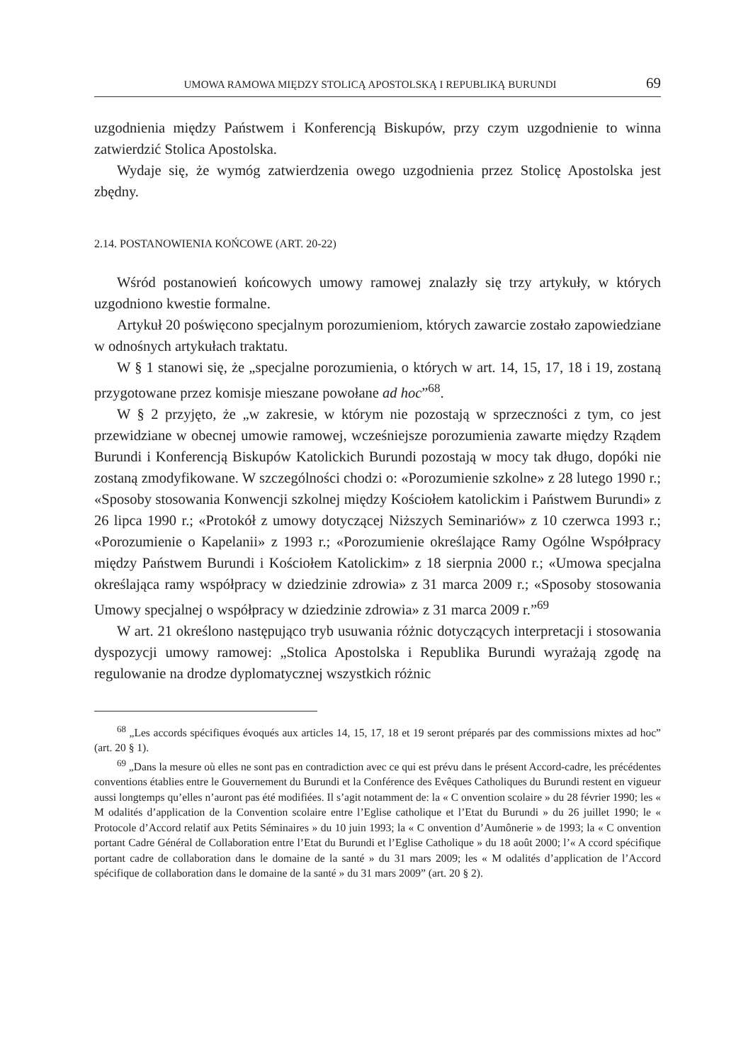UMOWA RAMOWA MIĘDZY STOLICĄ APOSTOLSKĄ I REPUBLIKĄ BURUNDI 69
uzgodnienia między Państwem i Konferencją Biskupów, przy czym uzgodnienie to winna zatwierdzić Stolica Apostolska.
Wydaje się, że wymóg zatwierdzenia owego uzgodnienia przez Stolicę Apostolska jest zbędny.
2.14. POSTANOWIENIA KOŃCOWE (ART. 20-22)
Wśród postanowień końcowych umowy ramowej znalazły się trzy artykuły, w których uzgodniono kwestie formalne.
Artykuł 20 poświęcono specjalnym porozumieniom, których zawarcie zostało zapowiedziane w odnośnych artykułach traktatu.
W § 1 stanowi się, że „specjalne porozumienia, o których w art. 14, 15, 17, 18 i 19, zostaną przygotowane przez komisje mieszane powołane ad hoc”<sup>68</sup>.
W § 2 przyjęto, że „w zakresie, w którym nie pozostają w sprzeczności z tym, co jest przewidziane w obecnej umowie ramowej, wcześniejsze porozumienia zawarte między Rządem Burundi i Konferencją Biskupów Katolickich Burundi pozostają w mocy tak długo, dopóki nie zostaną zmodyfikowane. W szczególności chodzi o: «Porozumienie szkolne» z 28 lutego 1990 r.; «Sposoby stosowania Konwencji szkolnej między Kościołem katolickim i Państwem Burundi» z 26 lipca 1990 r.; «Protokół z umowy dotyczącej Niższych Seminariów» z 10 czerwca 1993 r.; «Porozumienie o Kapelanii» z 1993 r.; «Porozumienie określające Ramy Ogólne Współpracy między Państwem Burundi i Kościołem Katolickim» z 18 sierpnia 2000 r.; «Umowa specjalna określająca ramy współpracy w dziedzinie zdrowia» z 31 marca 2009 r.; «Sposoby stosowania Umowy specjalnej o współpracy w dziedzinie zdrowia» z 31 marca 2009 r.”<sup>69</sup>
W art. 21 określono następująco tryb usuwania różnic dotyczących interpretacji i stosowania dyspozycji umowy ramowej: „Stolica Apostolska i Republika Burundi wyrażają zgodę na regulowanie na drodze dyplomatycznej wszystkich różnic
<sup>68</sup> „Les accords spécifiques évoqués aux articles 14, 15, 17, 18 et 19 seront préparés par des commissions mixtes ad hoc” (art. 20 § 1).
<sup>69</sup> „Dans la mesure où elles ne sont pas en contradiction avec ce qui est prévu dans le présent Accord-cadre, les précédentes conventions établies entre le Gouvernement du Burundi et la Conférence des Evêques Catholiques du Burundi restent en vigueur aussi longtemps qu’elles n’auront pas été modifiées. Il s’agit notamment de: la « C onvention scolaire » du 28 février 1990; les « M odalités d’application de la Convention scolaire entre l’Eglise catholique et l’Etat du Burundi » du 26 juillet 1990; le « Protocole d’Accord relatif aux Petits Séminaires » du 10 juin 1993; la « C onvention d’Aumônerie » de 1993; la « C onvention portant Cadre Général de Collaboration entre l’Etat du Burundi et l’Eglise Catholique » du 18 août 2000; l’« A ccord spécifique portant cadre de collaboration dans le domaine de la santé » du 31 mars 2009; les « M odalités d’application de l’Accord spécifique de collaboration dans le domaine de la santé » du 31 mars 2009” (art. 20 § 2).